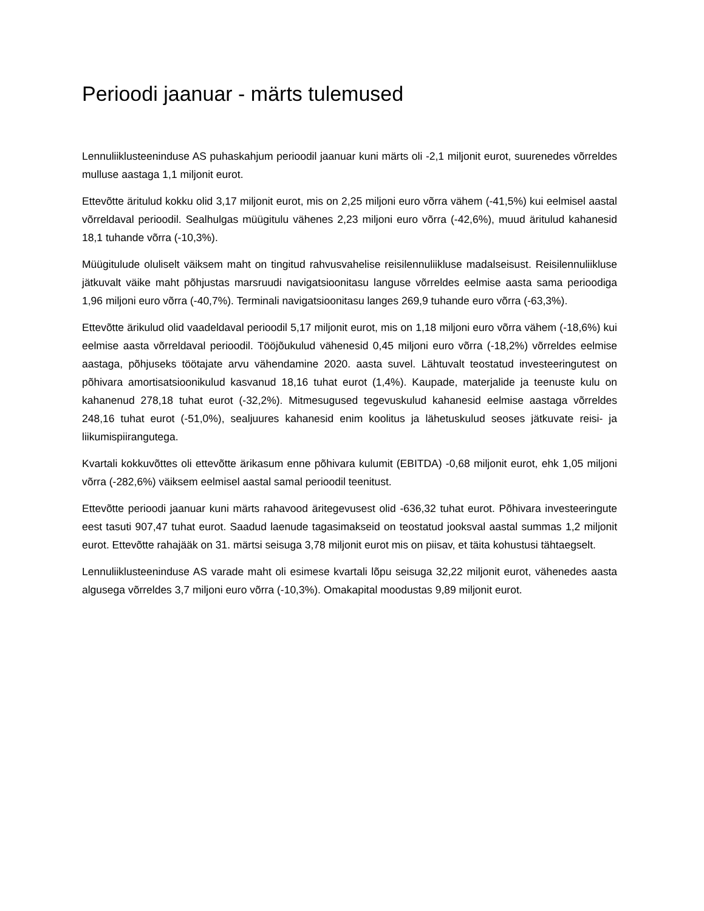Perioodi jaanuar - märts tulemused
Lennuliiklusteeninduse AS puhaskahjum perioodil jaanuar kuni märts oli -2,1 miljonit eurot, suurenedes võrreldes mulluse aastaga 1,1 miljonit eurot.
Ettevõtte äritulud kokku olid 3,17 miljonit eurot, mis on 2,25 miljoni euro võrra vähem (-41,5%) kui eelmisel aastal võrreldaval perioodil. Sealhulgas müügitulu vähenes 2,23 miljoni euro võrra (-42,6%), muud äritulud kahanesid 18,1 tuhande võrra (-10,3%).
Müügitulude oluliselt väiksem maht on tingitud rahvusvahelise reisilennuliikluse madalseisust. Reisilennuliikluse jätkuvalt väike maht põhjustas marsruudi navigatsioonitasu languse võrreldes eelmise aasta sama perioodiga 1,96 miljoni euro võrra (-40,7%). Terminali navigatsioonitasu langes 269,9 tuhande euro võrra (-63,3%).
Ettevõtte ärikulud olid vaadeldaval perioodil 5,17 miljonit eurot, mis on 1,18 miljoni euro võrra vähem (-18,6%) kui eelmise aasta võrreldaval perioodil. Tööjõukulud vähenesid 0,45 miljoni euro võrra (-18,2%) võrreldes eelmise aastaga, põhjuseks töötajate arvu vähendamine 2020. aasta suvel. Lähtuvalt teostatud investeeringutest on põhivara amortisatsioonikulud kasvanud 18,16 tuhat eurot (1,4%). Kaupade, materjalide ja teenuste kulu on kahanenud 278,18 tuhat eurot (-32,2%). Mitmesugused tegevuskulud kahanesid eelmise aastaga võrreldes 248,16 tuhat eurot (-51,0%), sealjuures kahanesid enim koolitus ja lähetuskulud seoses jätkuvate reisi- ja liikumispiirangutega.
Kvartali kokkuvõttes oli ettevõtte ärikasum enne põhivara kulumit (EBITDA) -0,68 miljonit eurot, ehk 1,05 miljoni võrra (-282,6%) väiksem eelmisel aastal samal perioodil teenitust.
Ettevõtte perioodi jaanuar kuni märts rahavood äritegevusest olid -636,32 tuhat eurot. Põhivara investeeringute eest tasuti 907,47 tuhat eurot. Saadud laenude tagasimakseid on teostatud jooksval aastal summas 1,2 miljonit eurot. Ettevõtte rahajääk on 31. märtsi seisuga 3,78 miljonit eurot mis on piisav, et täita kohustusi tähtaegselt.
Lennuliiklusteeninduse AS varade maht oli esimese kvartali lõpu seisuga 32,22 miljonit eurot, vähenedes aasta algusega võrreldes 3,7 miljoni euro võrra (-10,3%). Omakapital moodustas 9,89 miljonit eurot.